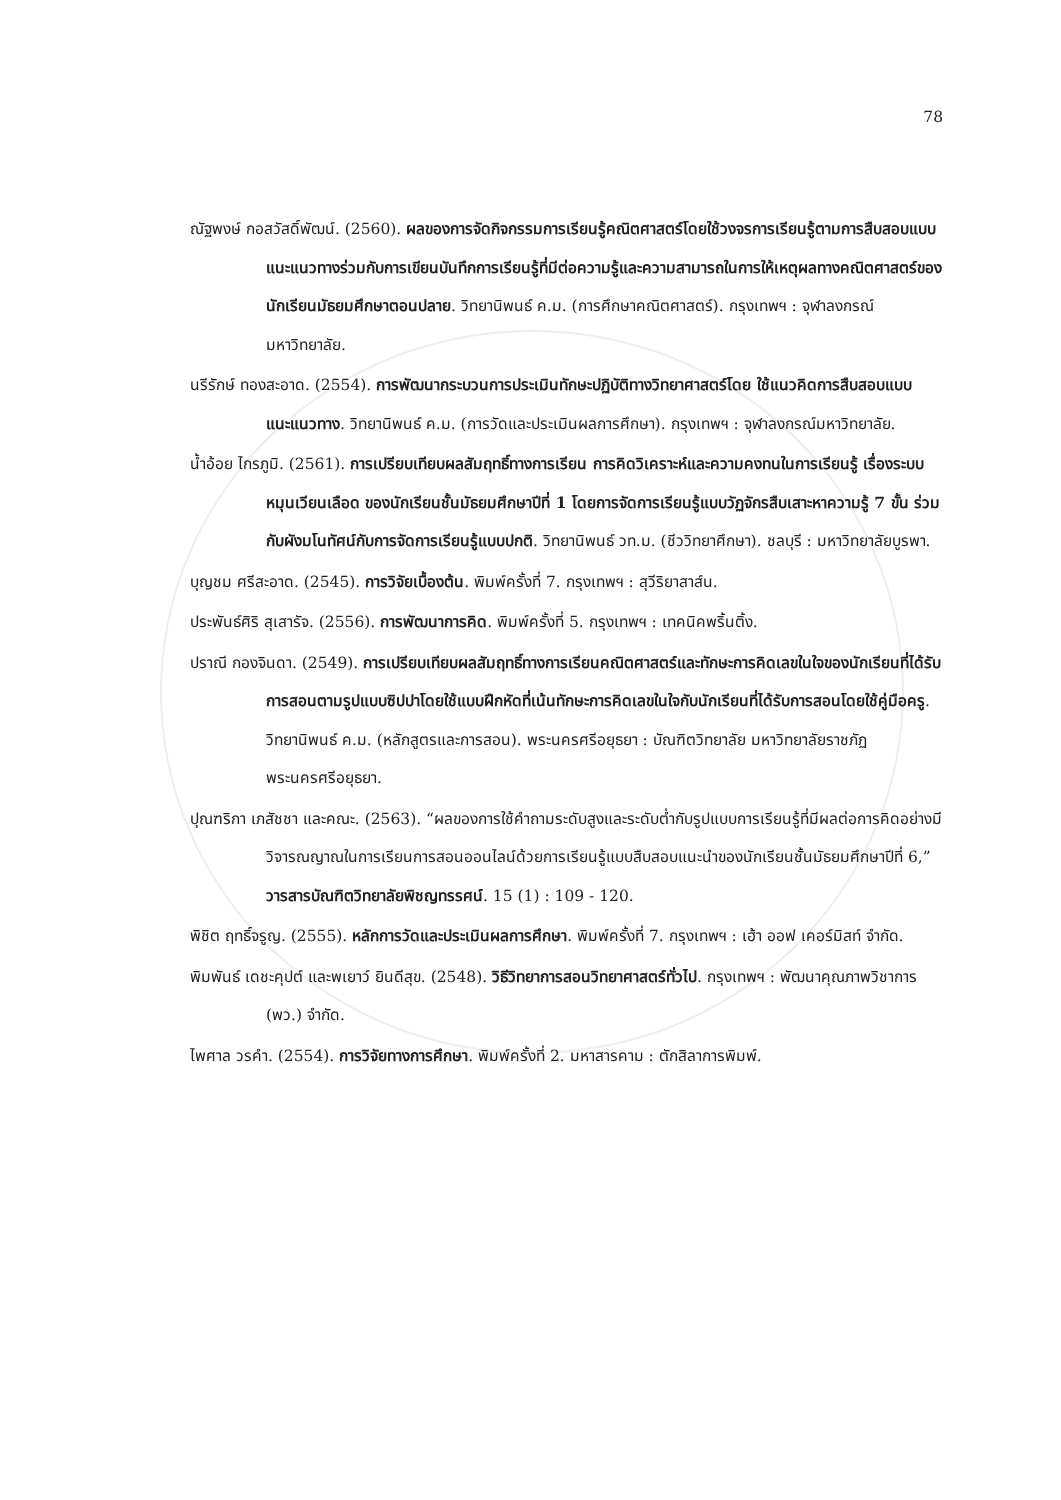78
ณัฐพงษ์ กอสวัสดิ์พัฒน์. (2560). ผลของการจัดกิจกรรมการเรียนรู้คณิตศาสตร์โดยใช้วงจรการเรียนรู้ตามการสืบสอบแบบแนะแนวทางร่วมกับการเขียนบันทึกการเรียนรู้ที่มีต่อความรู้และความสามารถในการให้เหตุผลทางคณิตศาสตร์ของนักเรียนมัธยมศึกษาตอนปลาย. วิทยานิพนธ์ ค.ม. (การศึกษาคณิตศาสตร์). กรุงเทพฯ : จุฬาลงกรณ์มหาวิทยาลัย.
นรีรักษ์ ทองสะอาด. (2554). การพัฒนากระบวนการประเมินทักษะปฏิบัติทางวิทยาศาสตร์โดย ใช้แนวคิดการสืบสอบแบบแนะแนวทาง. วิทยานิพนธ์ ค.ม. (การวัดและประเมินผลการศึกษา). กรุงเทพฯ : จุฬาลงกรณ์มหาวิทยาลัย.
น้ำอ้อย ไกรภูมิ. (2561). การเปรียบเทียบผลสัมฤทธิ์ทางการเรียน การคิดวิเคราะห์และความคงทนในการเรียนรู้ เรื่องระบบหมุนเวียนเลือด ของนักเรียนชั้นมัธยมศึกษาปีที่ 1 โดยการจัดการเรียนรู้แบบวัฏจักรสืบเสาะหาความรู้ 7 ขั้น ร่วมกับผังมโนทัศน์กับการจัดการเรียนรู้แบบปกติ. วิทยานิพนธ์ วท.ม. (ชีววิทยาศึกษา). ชลบุรี : มหาวิทยาลัยบูรพา.
บุญชม ศรีสะอาด. (2545). การวิจัยเบื้องต้น. พิมพ์ครั้งที่ 7. กรุงเทพฯ : สุวีริยาสาส์น.
ประพันธ์ศิริ สุเสารัจ. (2556). การพัฒนาการคิด. พิมพ์ครั้งที่ 5. กรุงเทพฯ : เทคนิคพริ้นติ้ง.
ปราณี กองจินดา. (2549). การเปรียบเทียบผลสัมฤทธิ์ทางการเรียนคณิตศาสตร์และทักษะการคิดเลขในใจของนักเรียนที่ได้รับการสอนตามรูปแบบซิปปาโดยใช้แบบฝึกหัดที่เน้นทักษะการคิดเลขในใจกับนักเรียนที่ได้รับการสอนโดยใช้คู่มือครู. วิทยานิพนธ์ ค.ม. (หลักสูตรและการสอน). พระนครศรีอยุธยา : บัณฑิตวิทยาลัย มหาวิทยาลัยราชภัฏพระนครศรีอยุธยา.
ปุณฑริกา เภสัชชา และคณะ. (2563). “ผลของการใช้คำถามระดับสูงและระดับต่ำกับรูปแบบการเรียนรู้ที่มีผลต่อการคิดอย่างมีวิจารณญาณในการเรียนการสอนออนไลน์ด้วยการเรียนรู้แบบสืบสอบแนะนำของนักเรียนชั้นมัธยมศึกษาปีที่ 6,” วารสารบัณฑิตวิทยาลัยพิชญทรรศน์. 15 (1) : 109 - 120.
พิชิต ฤทธิ์จรูญ. (2555). หลักการวัดและประเมินผลการศึกษา. พิมพ์ครั้งที่ 7. กรุงเทพฯ : เฮ้า ออฟ เคอร์มิสท์ จำกัด.
พิมพันธ์ เดชะคุปต์ และพเยาว์ ยินดีสุข. (2548). วิธีวิทยาการสอนวิทยาศาสตร์ทั่วไป. กรุงเทพฯ : พัฒนาคุณภาพวิชาการ (พว.) จำกัด.
ไพศาล วรคำ. (2554). การวิจัยทางการศึกษา. พิมพ์ครั้งที่ 2. มหาสารคาม : ตักสิลาการพิมพ์.